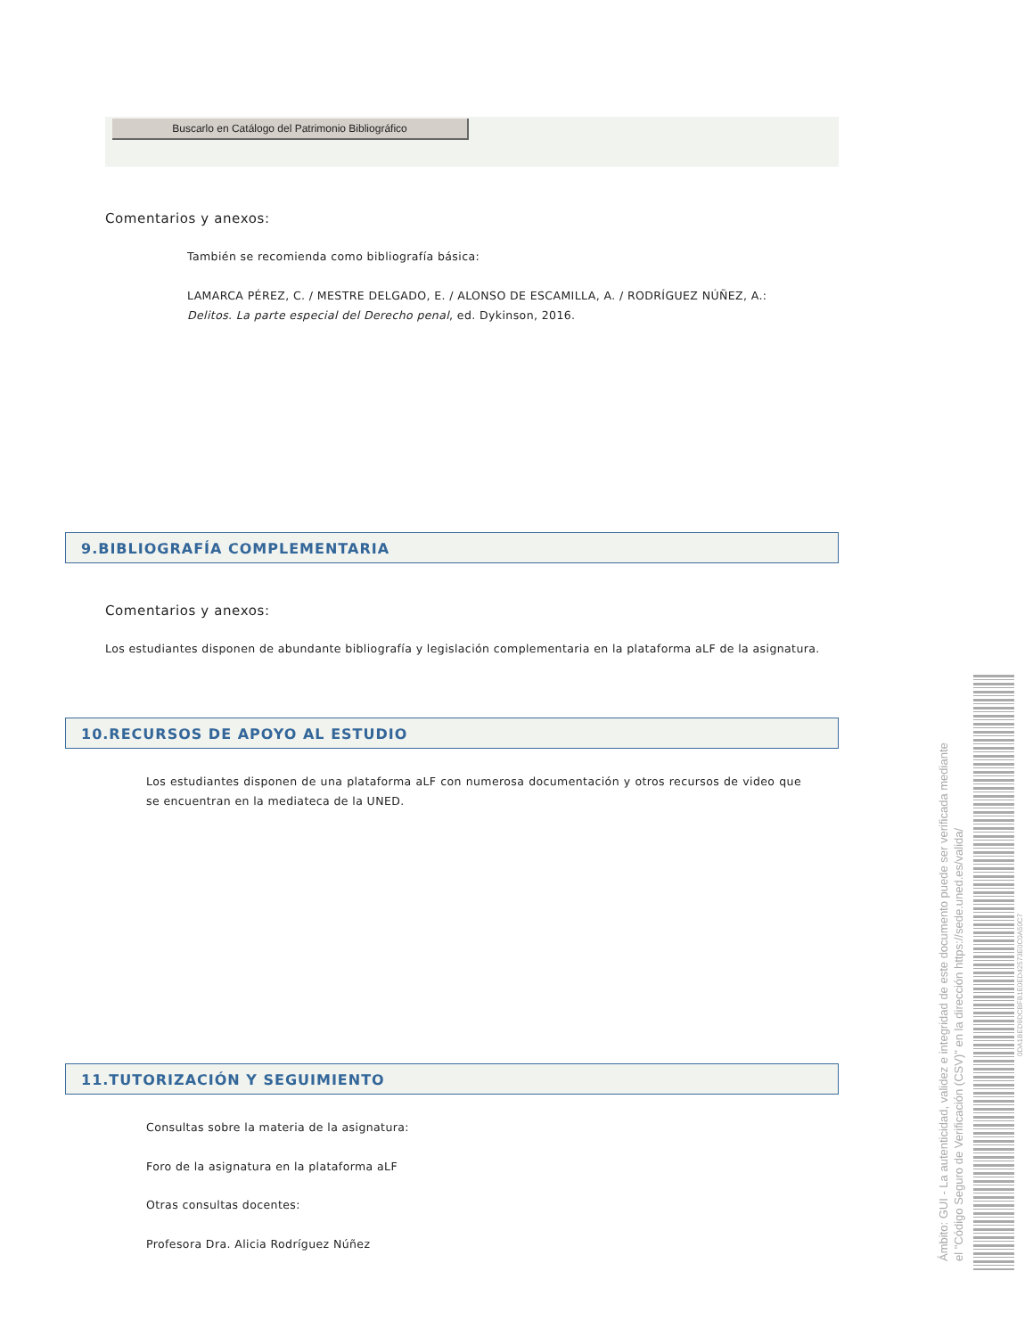Buscarlo en Catálogo del Patrimonio Bibliográfico
Comentarios y anexos:
También se recomienda como bibliografía básica:
LAMARCA PÉREZ, C. / MESTRE DELGADO, E. / ALONSO DE ESCAMILLA, A. / RODRÍGUEZ NÚÑEZ, A.:
Delitos. La parte especial del Derecho penal, ed. Dykinson, 2016.
9.BIBLIOGRAFÍA COMPLEMENTARIA
Comentarios y anexos:
Los estudiantes disponen de abundante bibliografía y legislación complementaria en la plataforma aLF de la asignatura.
10.RECURSOS DE APOYO AL ESTUDIO
Los estudiantes disponen de una plataforma aLF con numerosa documentación y otros recursos de video que se encuentran en la mediateca de la UNED.
11.TUTORIZACIÓN Y SEGUIMIENTO
Consultas sobre la materia de la asignatura:
Foro de la asignatura en la plataforma aLF
Otras consultas docentes:
Profesora Dra. Alicia Rodríguez Núñez
Ámbito: GUI - La autenticidad, validez e integridad de este documento puede ser verificada mediante
el "Código Seguro de Verificación (CSV)" en la dirección https://sede.uned.es/valida/
0DA1BED9DCBFB1E0ED42573E0C0A50C7